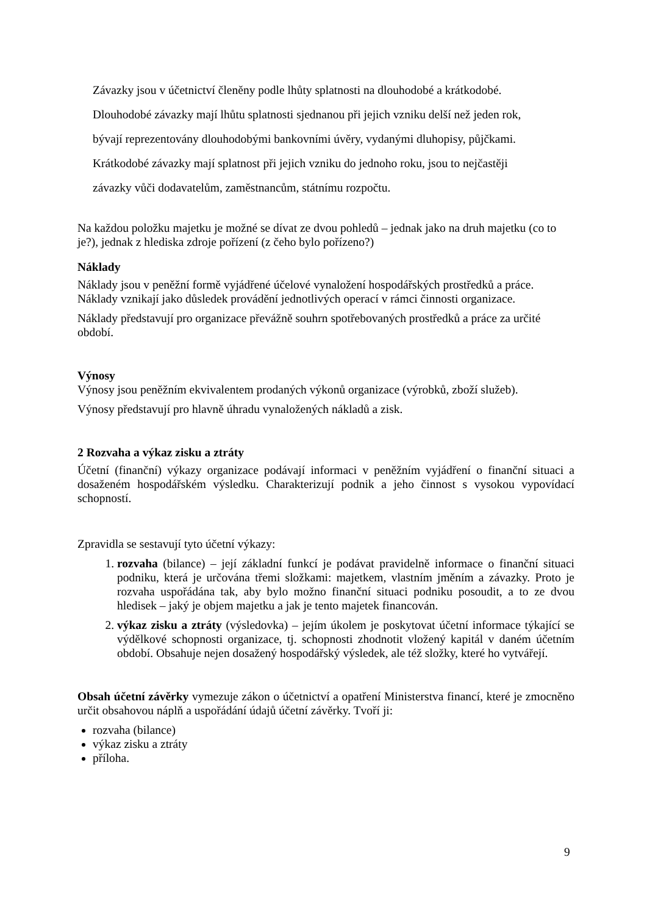Závazky jsou v účetnictví členěny podle lhůty splatnosti na dlouhodobé a krátkodobé.
Dlouhodobé závazky mají lhůtu splatnosti sjednanou při jejich vzniku delší než jeden rok,
bývají reprezentovány dlouhodobými bankovními úvěry, vydanými dluhopisy, půjčkami.
Krátkodobé závazky mají splatnost při jejich vzniku do jednoho roku, jsou to nejčastěji
závazky vůči dodavatelům, zaměstnancům, státnímu rozpočtu.
Na každou položku majetku je možné se dívat ze dvou pohledů – jednak jako na druh majetku (co to je?), jednak z hlediska zdroje pořízení (z čeho bylo pořízeno?)
Náklady
Náklady jsou v peněžní formě vyjádřené účelové vynaložení hospodářských prostředků a práce. Náklady vznikají jako důsledek provádění jednotlivých operací v rámci činnosti organizace.
Náklady představují pro organizace převážně souhrn spotřebovaných prostředků a práce za určité období.
Výnosy
Výnosy jsou peněžním ekvivalentem prodaných výkonů organizace (výrobků, zboží služeb).
Výnosy představují pro hlavně úhradu vynaložených nákladů a zisk.
2 Rozvaha a výkaz zisku a ztráty
Účetní (finanční) výkazy organizace podávají informaci v peněžním vyjádření o finanční situaci a dosaženém hospodářském výsledku. Charakterizují podnik a jeho činnost s vysokou vypovídací schopností.
Zpravidla se sestavují tyto účetní výkazy:
1. rozvaha (bilance) – její základní funkcí je podávat pravidelně informace o finanční situaci podniku, která je určována třemi složkami: majetkem, vlastním jměním a závazky. Proto je rozvaha uspořádána tak, aby bylo možno finanční situaci podniku posoudit, a to ze dvou hledisek – jaký je objem majetku a jak je tento majetek financován.
2. výkaz zisku a ztráty (výsledovka) – jejím úkolem je poskytovat účetní informace týkající se výdělkové schopnosti organizace, tj. schopnosti zhodnotit vložený kapitál v daném účetním období. Obsahuje nejen dosažený hospodářský výsledek, ale též složky, které ho vytvářejí.
Obsah účetní závěrky vymezuje zákon o účetnictví a opatření Ministerstva financí, které je zmocněno určit obsahovou náplň a uspořádání údajů účetní závěrky. Tvoří ji:
rozvaha (bilance)
výkaz zisku a ztráty
příloha.
9